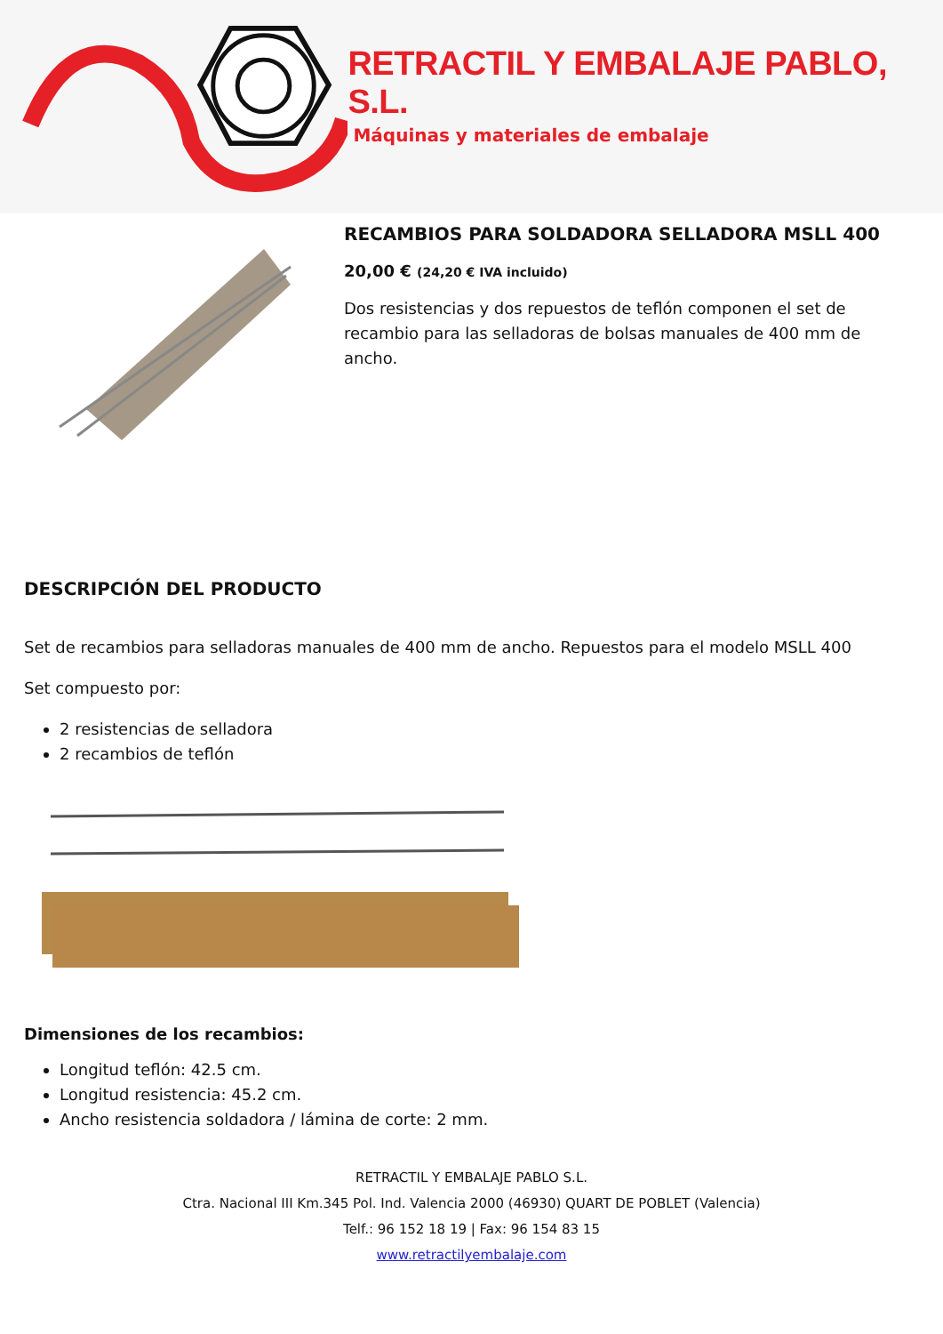RETRACTIL Y EMBALAJE PABLO, S.L.
Máquinas y materiales de embalaje
RECAMBIOS PARA SOLDADORA SELLADORA MSLL 400
20,00 € (24,20 € IVA incluido)
Dos resistencias y dos repuestos de teflón componen el set de recambio para las selladoras de bolsas manuales de 400 mm de ancho.
DESCRIPCIÓN DEL PRODUCTO
Set de recambios para selladoras manuales de 400 mm de ancho. Repuestos para el modelo MSLL 400
Set compuesto por:
2 resistencias de selladora
2 recambios de teflón
Dimensiones de los recambios:
Longitud teflón: 42.5 cm.
Longitud resistencia: 45.2 cm.
Ancho resistencia soldadora / lámina de corte: 2 mm.
RETRACTIL Y EMBALAJE PABLO S.L.
Ctra. Nacional III Km.345 Pol. Ind. Valencia 2000 (46930) QUART DE POBLET (Valencia)
Telf.: 96 152 18 19 | Fax: 96 154 83 15
www.retractilyembalaje.com